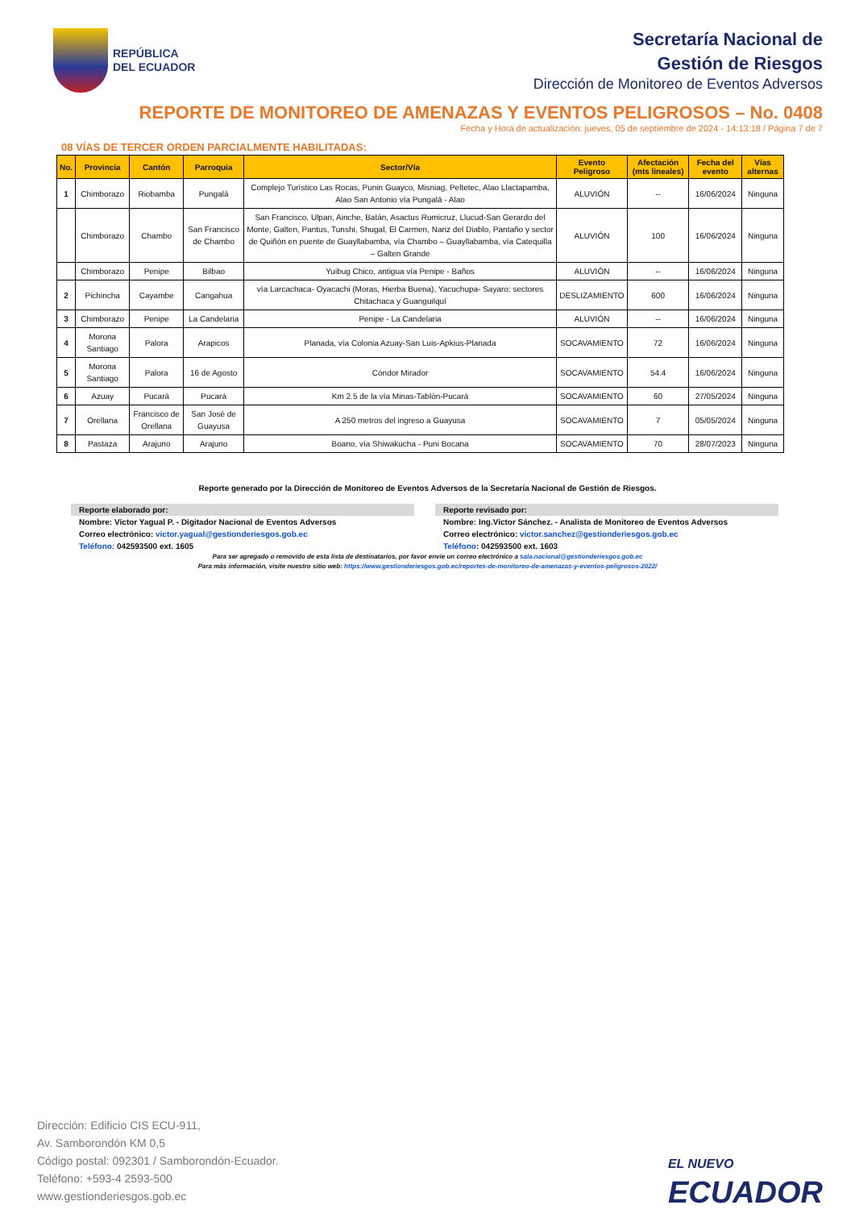REPÚBLICA
DEL ECUADOR
Secretaría Nacional de
Gestión de Riesgos
Dirección de Monitoreo de Eventos Adversos
REPORTE DE MONITOREO DE AMENAZAS Y EVENTOS PELIGROSOS – No. 0408
Fecha y Hora de actualización: jueves, 05 de septiembre de 2024 - 14:13:18 / Página 7 de 7
08 VÍAS DE TERCER ORDEN PARCIALMENTE HABILITADAS:
| No. | Provincia | Cantón | Parroquia | Sector/Vía | Evento Peligroso | Afectación (mts lineales) | Fecha del evento | Vías alternas |
| --- | --- | --- | --- | --- | --- | --- | --- | --- |
| 1 | Chimborazo | Riobamba | Pungalá | Complejo Turístico Las Rocas, Punin Guayco, Misniag, Peltetec, Alao Llactapamba, Alao San Antonio vía Pungalá - Alao | ALUVIÓN | -- | 16/06/2024 | Ninguna |
| | Chimborazo | Chambo | San Francisco de Chambo | San Francisco, Ulpan, Ainche, Batán, Asactus Rumicruz, Llucud-San Gerardo del Monte, Galten, Pantus, Tunshi, Shugal, El Carmen, Nariz del Diablo, Pantaño y sector de Quiñón en puente de Guayllabamba, vía Chambo – Guayllabamba, vía Catequilla – Galten Grande | ALUVIÓN | 100 | 16/06/2024 | Ninguna |
| | Chimborazo | Penipe | Bilbao | Yuibug Chico, antigua vía Penipe - Baños | ALUVIÓN | -- | 16/06/2024 | Ninguna |
| 2 | Pichincha | Cayambe | Cangahua | vía Larcachaca- Oyacachi (Moras, Hierba Buena), Yacuchupa- Sayaro; sectores Chitachaca y Guanguilquí | DESLIZAMIENTO | 600 | 16/06/2024 | Ninguna |
| 3 | Chimborazo | Penipe | La Candelaria | Penipe - La Candelaria | ALUVIÓN | -- | 16/06/2024 | Ninguna |
| 4 | Morona Santiago | Palora | Arapicos | Planada, vía Colonia Azuay-San Luis-Apkius-Planada | SOCAVAMIENTO | 72 | 16/06/2024 | Ninguna |
| 5 | Morona Santiago | Palora | 16 de Agosto | Cóndor Mirador | SOCAVAMIENTO | 54.4 | 16/06/2024 | Ninguna |
| 6 | Azuay | Pucará | Pucará | Km 2.5 de la vía Minas-Tablón-Pucará | SOCAVAMIENTO | 60 | 27/05/2024 | Ninguna |
| 7 | Orellana | Francisco de Orellana | San José de Guayusa | A 250 metros del ingreso a Guayusa | SOCAVAMIENTO | 7 | 05/05/2024 | Ninguna |
| 8 | Pastaza | Arajuno | Arajuno | Boano, vía Shiwakucha - Puni Bocana | SOCAVAMIENTO | 70 | 28/07/2023 | Ninguna |
Reporte generado por la Dirección de Monitoreo de Eventos Adversos de la Secretaría Nacional de Gestión de Riesgos.
Reporte elaborado por:
Nombre: Víctor Yagual P. - Digitador Nacional de Eventos Adversos
Correo electrónico: victor.yagual@gestionderiesgos.gob.ec
Teléfono: 042593500 ext. 1605
Reporte revisado por:
Nombre: Ing.Victor Sánchez. - Analista de Monitoreo de Eventos Adversos
Correo electrónico: victor.sanchez@gestionderiesgos.gob.ec
Teléfono: 042593500 ext. 1603
Para ser agregado o removido de esta lista de destinatarios, por favor envíe un correo electrónico a sala.nacional@gestionderiesgos.gob.ec
Para más información, visite nuestro sitio web: https://www.gestionderiesgos.gob.ec/reportes-de-monitoreo-de-amenazas-y-eventos-peligrosos-2022/
Dirección: Edificio CIS ECU-911,
Av. Samborondón KM 0,5
Código postal: 092301 / Samborondón-Ecuador.
Teléfono: +593-4 2593-500
www.gestionderiesgos.gob.ec
EL NUEVO
ECUADOR